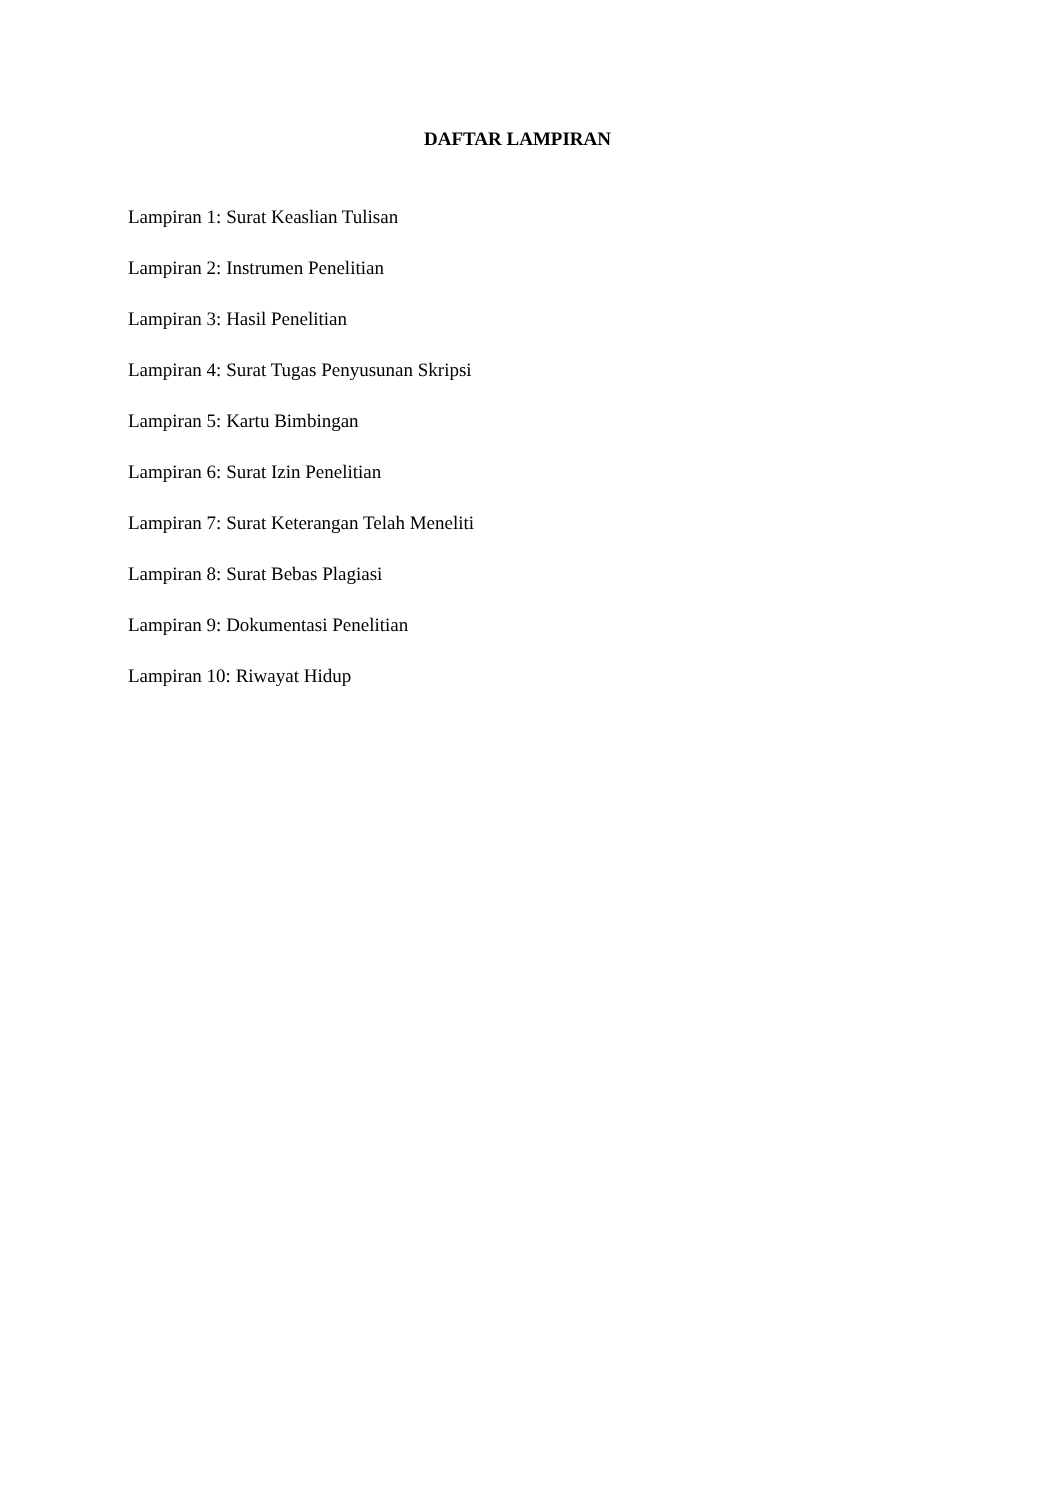DAFTAR LAMPIRAN
Lampiran 1: Surat Keaslian Tulisan
Lampiran 2: Instrumen Penelitian
Lampiran 3: Hasil Penelitian
Lampiran 4: Surat Tugas Penyusunan Skripsi
Lampiran 5: Kartu Bimbingan
Lampiran 6: Surat Izin Penelitian
Lampiran 7: Surat Keterangan Telah Meneliti
Lampiran 8: Surat Bebas Plagiasi
Lampiran 9: Dokumentasi Penelitian
Lampiran 10: Riwayat Hidup